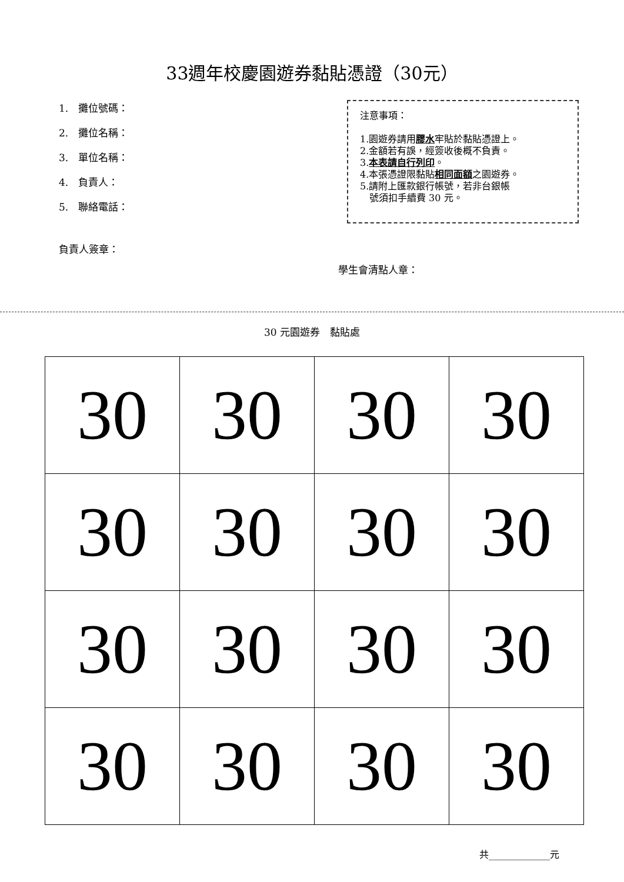33週年校慶園遊券黏貼憑證（30元）
1.　攤位號碼：
2.　攤位名稱：
3.　單位名稱：
4.　負責人：
5.　聯絡電話：
注意事項：
1.園遊券請用膠水牢貼於黏貼憑證上。
2.金額若有誤，經簽收後概不負責。
3.本表請自行列印。
4.本張憑證限黏貼相同面額之園遊券。
5.請附上匯款銀行帳號，若非台銀帳
　號須扣手續費 30 元。
負責人簽章：
學生會清點人章：
30 元園遊券　黏貼處
| 30 | 30 | 30 | 30 |
| 30 | 30 | 30 | 30 |
| 30 | 30 | 30 | 30 |
| 30 | 30 | 30 | 30 |
共_____________元